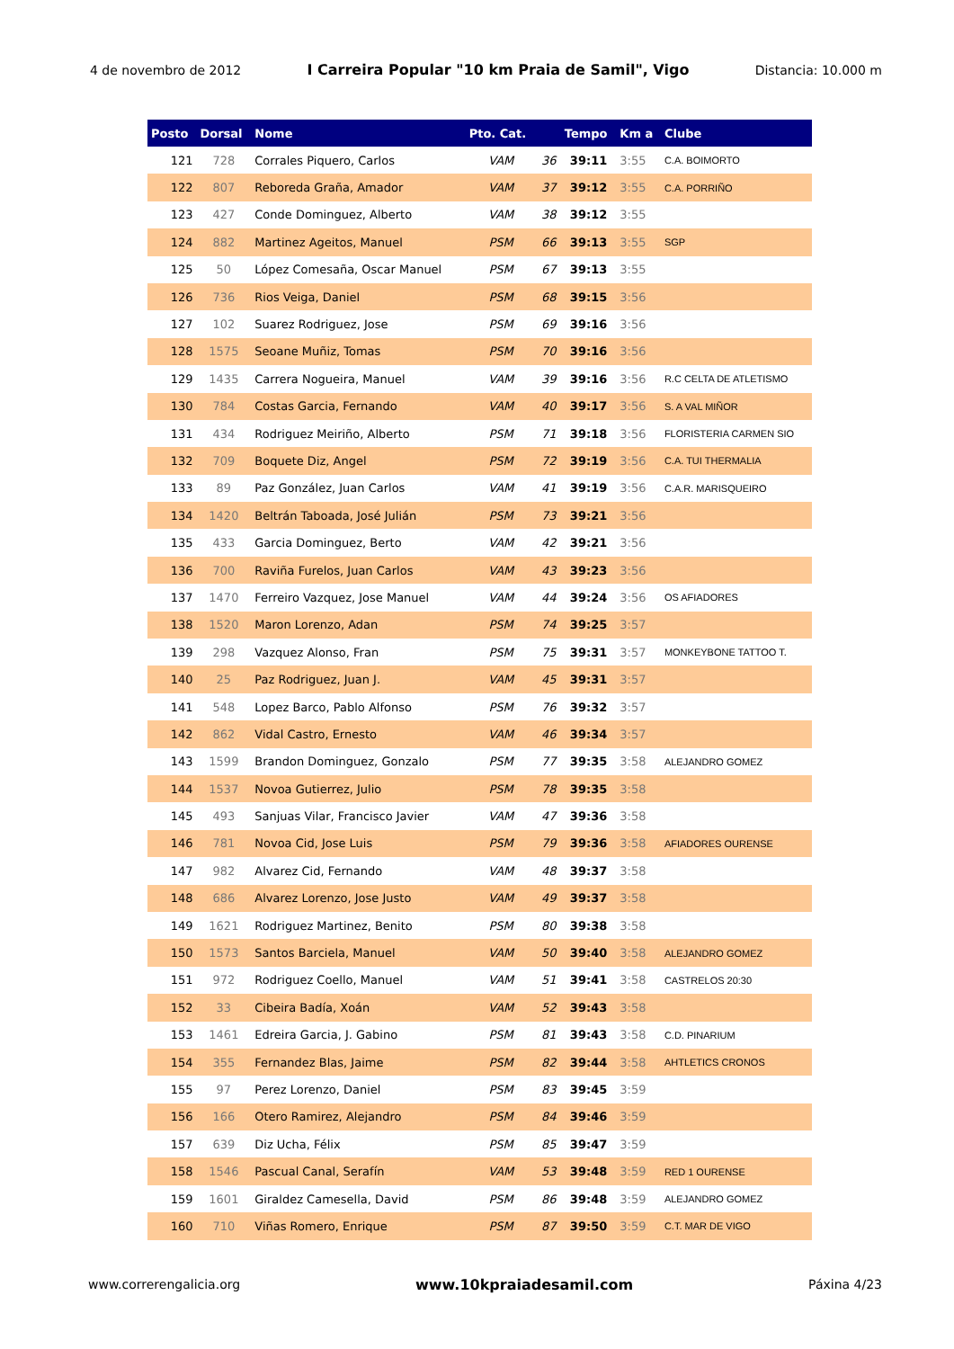4 de novembro de 2012 I Carreira Popular "10 km Praia de Samil", Vigo Distancia: 10.000 m
| Posto | Dorsal | Nome | Pto. Cat. | | Tempo | Km a | Clube |
| --- | --- | --- | --- | --- | --- | --- | --- |
| 121 | 728 | Corrales Piquero, Carlos | VAM | 36 | 39:11 | 3:55 | C.A. BOIMORTO |
| 122 | 807 | Reboreda Graña, Amador | VAM | 37 | 39:12 | 3:55 | C.A. PORRIÑO |
| 123 | 427 | Conde Dominguez, Alberto | VAM | 38 | 39:12 | 3:55 | |
| 124 | 882 | Martinez Ageitos, Manuel | PSM | 66 | 39:13 | 3:55 | SGP |
| 125 | 50 | López Comesaña, Oscar Manuel | PSM | 67 | 39:13 | 3:55 | |
| 126 | 736 | Rios Veiga, Daniel | PSM | 68 | 39:15 | 3:56 | |
| 127 | 102 | Suarez Rodriguez, Jose | PSM | 69 | 39:16 | 3:56 | |
| 128 | 1575 | Seoane Muñiz, Tomas | PSM | 70 | 39:16 | 3:56 | |
| 129 | 1435 | Carrera Nogueira, Manuel | VAM | 39 | 39:16 | 3:56 | R.C CELTA DE ATLETISMO |
| 130 | 784 | Costas Garcia, Fernando | VAM | 40 | 39:17 | 3:56 | S. A VAL MIÑOR |
| 131 | 434 | Rodriguez Meiriño, Alberto | PSM | 71 | 39:18 | 3:56 | FLORISTERIA CARMEN SIO |
| 132 | 709 | Boquete Diz, Angel | PSM | 72 | 39:19 | 3:56 | C.A. TUI THERMALIA |
| 133 | 89 | Paz González, Juan Carlos | VAM | 41 | 39:19 | 3:56 | C.A.R. MARISQUEIRO |
| 134 | 1420 | Beltrán Taboada, José Julián | PSM | 73 | 39:21 | 3:56 | |
| 135 | 433 | Garcia Dominguez, Berto | VAM | 42 | 39:21 | 3:56 | |
| 136 | 700 | Raviña Furelos, Juan Carlos | VAM | 43 | 39:23 | 3:56 | |
| 137 | 1470 | Ferreiro Vazquez, Jose Manuel | VAM | 44 | 39:24 | 3:56 | OS AFIADORES |
| 138 | 1520 | Maron Lorenzo, Adan | PSM | 74 | 39:25 | 3:57 | |
| 139 | 298 | Vazquez Alonso, Fran | PSM | 75 | 39:31 | 3:57 | MONKEYBONE TATTOO T. |
| 140 | 25 | Paz Rodriguez, Juan J. | VAM | 45 | 39:31 | 3:57 | |
| 141 | 548 | Lopez Barco, Pablo Alfonso | PSM | 76 | 39:32 | 3:57 | |
| 142 | 862 | Vidal Castro, Ernesto | VAM | 46 | 39:34 | 3:57 | |
| 143 | 1599 | Brandon Dominguez, Gonzalo | PSM | 77 | 39:35 | 3:58 | ALEJANDRO GOMEZ |
| 144 | 1537 | Novoa Gutierrez, Julio | PSM | 78 | 39:35 | 3:58 | |
| 145 | 493 | Sanjuas Vilar, Francisco Javier | VAM | 47 | 39:36 | 3:58 | |
| 146 | 781 | Novoa Cid, Jose Luis | PSM | 79 | 39:36 | 3:58 | AFIADORES OURENSE |
| 147 | 982 | Alvarez Cid, Fernando | VAM | 48 | 39:37 | 3:58 | |
| 148 | 686 | Alvarez Lorenzo, Jose Justo | VAM | 49 | 39:37 | 3:58 | |
| 149 | 1621 | Rodriguez Martinez, Benito | PSM | 80 | 39:38 | 3:58 | |
| 150 | 1573 | Santos Barciela, Manuel | VAM | 50 | 39:40 | 3:58 | ALEJANDRO GOMEZ |
| 151 | 972 | Rodriguez Coello, Manuel | VAM | 51 | 39:41 | 3:58 | CASTRELOS 20:30 |
| 152 | 33 | Cibeira Badía, Xoán | VAM | 52 | 39:43 | 3:58 | |
| 153 | 1461 | Edreira Garcia, J. Gabino | PSM | 81 | 39:43 | 3:58 | C.D. PINARIUM |
| 154 | 355 | Fernandez Blas, Jaime | PSM | 82 | 39:44 | 3:58 | AHTLETICS CRONOS |
| 155 | 97 | Perez Lorenzo, Daniel | PSM | 83 | 39:45 | 3:59 | |
| 156 | 166 | Otero Ramirez, Alejandro | PSM | 84 | 39:46 | 3:59 | |
| 157 | 639 | Diz Ucha, Félix | PSM | 85 | 39:47 | 3:59 | |
| 158 | 1546 | Pascual Canal, Serafín | VAM | 53 | 39:48 | 3:59 | RED 1 OURENSE |
| 159 | 1601 | Giraldez Camesella, David | PSM | 86 | 39:48 | 3:59 | ALEJANDRO GOMEZ |
| 160 | 710 | Viñas Romero, Enrique | PSM | 87 | 39:50 | 3:59 | C.T. MAR DE VIGO |
www.correrengalicia.org www.10kpraiadesamil.com Páxina 4/23